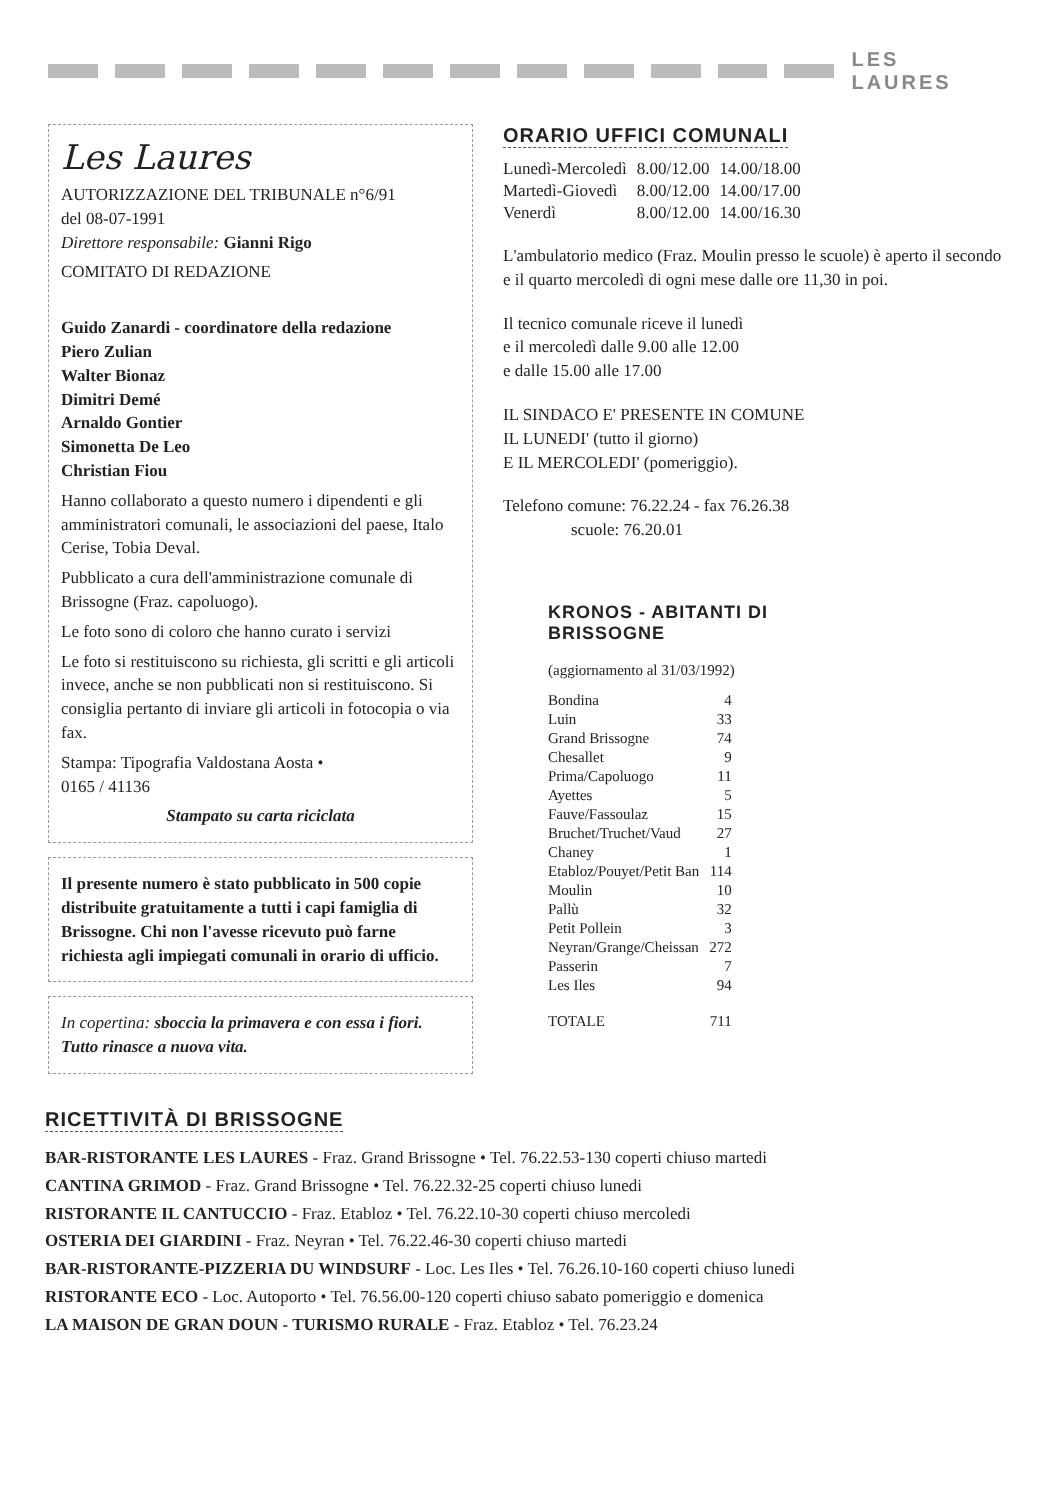LES LAURES
Les Laures
AUTORIZZAZIONE DEL TRIBUNALE n°6/91
del 08-07-1991
Direttore responsabile: Gianni Rigo
COMITATO DI REDAZIONE
Guido Zanardi - coordinatore della redazione
Piero Zulian
Walter Bionaz
Dimitri Demé
Arnaldo Gontier
Simonetta De Leo
Christian Fiou
Hanno collaborato a questo numero i dipendenti e gli amministratori comunali, le associazioni del paese, Italo Cerise, Tobia Deval.
Pubblicato a cura dell'amministrazione comunale di Brissogne (Fraz. capoluogo).
Le foto sono di coloro che hanno curato i servizi
Le foto si restituiscono su richiesta, gli scritti e gli articoli invece, anche se non pubblicati non si restituiscono. Si consiglia pertanto di inviare gli articoli in fotocopia o via fax.
Stampa: Tipografia Valdostana Aosta •
0165 / 41136
Stampato su carta riciclata
Il presente numero è stato pubblicato in 500 copie distribuite gratuitamente a tutti i capi famiglia di Brissogne. Chi non l'avesse ricevuto può farne richiesta agli impiegati comunali in orario di ufficio.
In copertina: sboccia la primavera e con essa i fiori. Tutto rinasce a nuova vita.
ORARIO UFFICI COMUNALI
| Lunedì-Mercoledì | 8.00/12.00 | 14.00/18.00 |
| Martedì-Giovedì | 8.00/12.00 | 14.00/17.00 |
| Venerdì | 8.00/12.00 | 14.00/16.30 |
L'ambulatorio medico (Fraz. Moulin presso le scuole) è aperto il secondo e il quarto mercoledì di ogni mese dalle ore 11,30 in poi.
Il tecnico comunale riceve il lunedì
e il mercoledì dalle 9.00 alle 12.00
e dalle 15.00 alle 17.00
IL SINDACO E' PRESENTE IN COMUNE
IL LUNEDI' (tutto il giorno)
E IL MERCOLEDI' (pomeriggio).
Telefono comune: 76.22.24 - fax 76.26.38
scuole: 76.20.01
KRONOS - ABITANTI DI
BRISSOGNE
(aggiornamento al 31/03/1992)
| Bondina | 4 |
| Luin | 33 |
| Grand Brissogne | 74 |
| Chesallet | 9 |
| Prima/Capoluogo | 11 |
| Ayettes | 5 |
| Fauve/Fassoulaz | 15 |
| Bruchet/Truchet/Vaud | 27 |
| Chaney | 1 |
| Etabloz/Pouyet/Petit Ban | 114 |
| Moulin | 10 |
| Pallù | 32 |
| Petit Pollein | 3 |
| Neyran/Grange/Cheissan | 272 |
| Passerin | 7 |
| Les Iles | 94 |
| TOTALE | 711 |
RICETTIVITÀ DI BRISSOGNE
BAR-RISTORANTE LES LAURES - Fraz. Grand Brissogne • Tel. 76.22.53-130 coperti chiuso martedi
CANTINA GRIMOD - Fraz. Grand Brissogne • Tel. 76.22.32-25 coperti chiuso lunedi
RISTORANTE IL CANTUCCIO - Fraz. Etabloz • Tel. 76.22.10-30 coperti chiuso mercoledi
OSTERIA DEI GIARDINI - Fraz. Neyran • Tel. 76.22.46-30 coperti chiuso martedi
BAR-RISTORANTE-PIZZERIA DU WINDSURF - Loc. Les Iles • Tel. 76.26.10-160 coperti chiuso lunedi
RISTORANTE ECO - Loc. Autoporto • Tel. 76.56.00-120 coperti chiuso sabato pomeriggio e domenica
LA MAISON DE GRAN DOUN - TURISMO RURALE - Fraz. Etabloz • Tel. 76.23.24